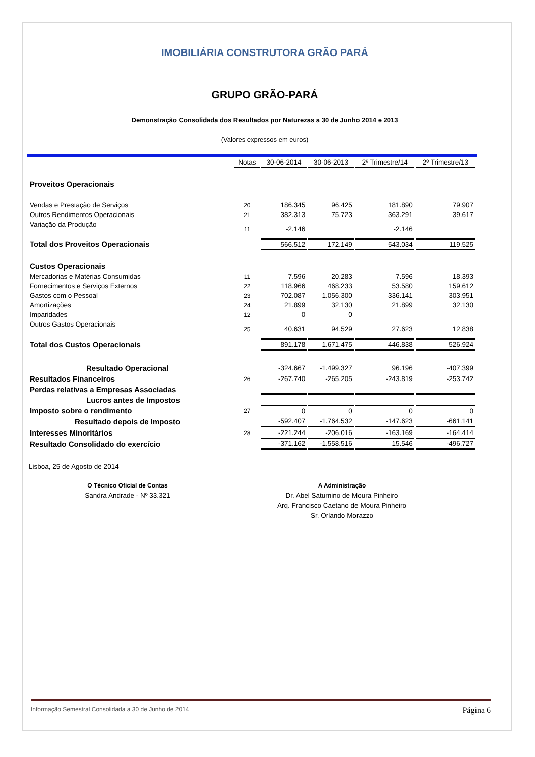IMOBILIÁRIA CONSTRUTORA GRÃO PARÁ
GRUPO GRÃO-PARÁ
Demonstração Consolidada dos Resultados por Naturezas a 30 de Junho 2014 e 2013
(Valores expressos em euros)
| | Notas | 30-06-2014 | 30-06-2013 | 2º Trimestre/14 | 2º Trimestre/13 |
| Proveitos Operacionais | | | | | |
| Vendas e Prestação de Serviços | 20 | 186.345 | 96.425 | 181.890 | 79.907 |
| Outros Rendimentos Operacionais | 21 | 382.313 | 75.723 | 363.291 | 39.617 |
| Variação da Produção | 11 | -2.146 | | -2.146 | |
| Total dos Proveitos Operacionais | | 566.512 | 172.149 | 543.034 | 119.525 |
| Custos Operacionais | | | | | |
| Mercadorias e Matérias Consumidas | 11 | 7.596 | 20.283 | 7.596 | 18.393 |
| Fornecimentos e Serviços Externos | 22 | 118.966 | 468.233 | 53.580 | 159.612 |
| Gastos com o Pessoal | 23 | 702.087 | 1.056.300 | 336.141 | 303.951 |
| Amortizações | 24 | 21.899 | 32.130 | 21.899 | 32.130 |
| Imparidades | 12 | 0 | 0 | | |
| Outros Gastos Operacionais | 25 | 40.631 | 94.529 | 27.623 | 12.838 |
| Total dos Custos Operacionais | | 891.178 | 1.671.475 | 446.838 | 526.924 |
| Resultado Operacional | | -324.667 | -1.499.327 | 96.196 | -407.399 |
| Resultados Financeiros | 26 | -267.740 | -265.205 | -243.819 | -253.742 |
| Perdas relativas a Empresas Associadas | | | | | |
| Lucros antes de Impostos | | | | | |
| Imposto sobre o rendimento | 27 | 0 | 0 | 0 | 0 |
| Resultado depois de Imposto | | -592.407 | -1.764.532 | -147.623 | -661.141 |
| Interesses Minoritários | 28 | -221.244 | -206.016 | -163.169 | -164.414 |
| Resultado Consolidado do exercício | | -371.162 | -1.558.516 | 15.546 | -496.727 |
Lisboa, 25 de Agosto de 2014
O Técnico Oficial de Contas
Sandra Andrade - Nº 33.321
A Administração
Dr. Abel Saturnino de Moura Pinheiro
Arq. Francisco Caetano de Moura Pinheiro
Sr. Orlando Morazzo
Informação Semestral Consolidada a 30 de Junho de 2014 Página 6